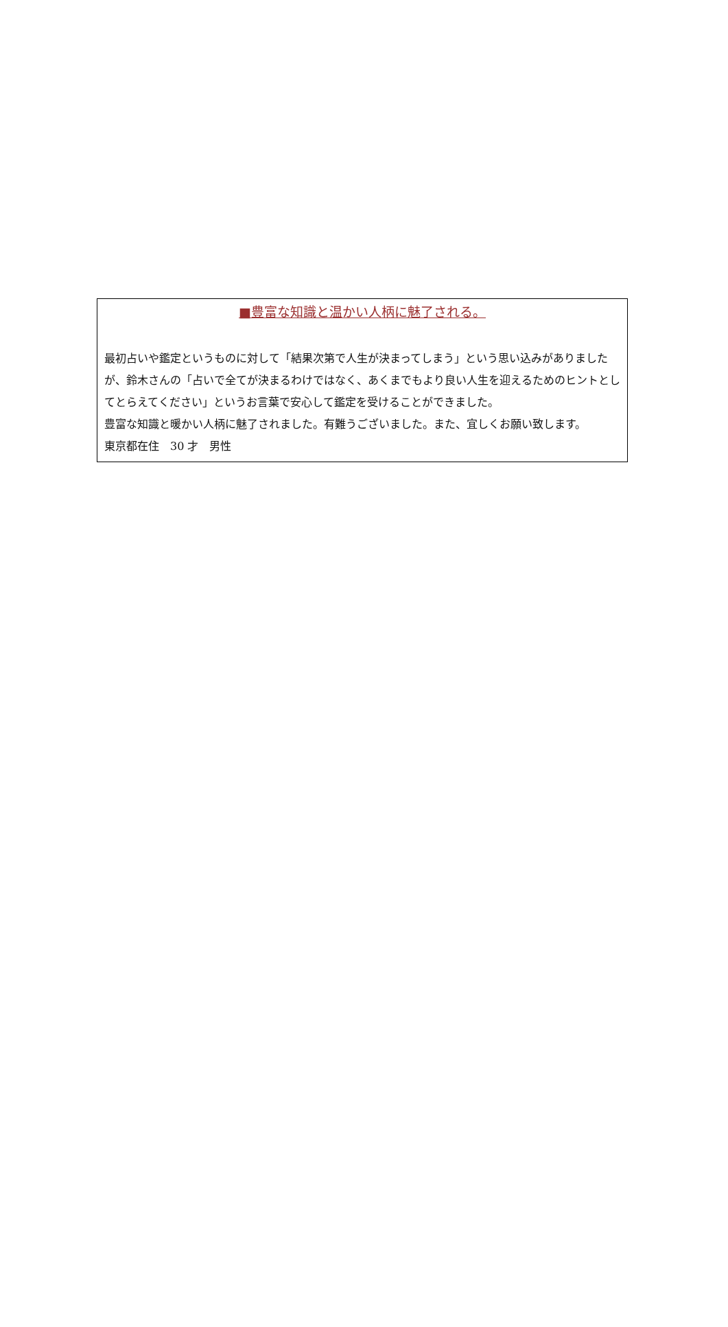■豊富な知識と温かい人柄に魅了される。
最初占いや鑑定というものに対して「結果次第で人生が決まってしまう」という思い込みがありましたが、鈴木さんの「占いで全てが決まるわけではなく、あくまでもより良い人生を迎えるためのヒントとしてとらえてください」というお言葉で安心して鑑定を受けることができました。
豊富な知識と暖かい人柄に魅了されました。有難うございました。また、宜しくお願い致します。
東京都在住　30 才　男性